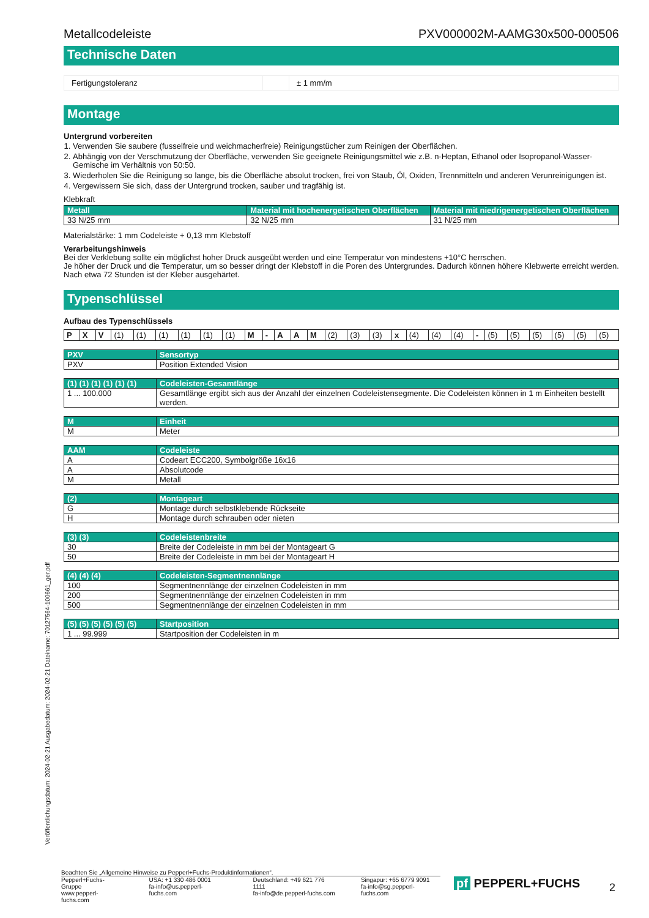Veröffentlichungsdatum: 2024-02-21 Ausgabedatum: 2024-02-21 Dateiname: 70127564-100661_ger.pdf
Metallcodeleiste PXV000002M-AAMG30x500-000506
Technische Daten
| Fertigungstoleranz | | ± 1 mm/m |
Montage
Untergrund vorbereiten
1. Verwenden Sie saubere (fusselfreie und weichmacherfreie) Reinigungstücher zum Reinigen der Oberflächen.
2. Abhängig von der Verschmutzung der Oberfläche, verwenden Sie geeignete Reinigungsmittel wie z.B. n-Heptan, Ethanol oder Isopropanol-Wasser-Gemische im Verhältnis von 50:50.
3. Wiederholen Sie die Reinigung so lange, bis die Oberfläche absolut trocken, frei von Staub, Öl, Oxiden, Trennmitteln und anderen Verunreinigungen ist.
4. Vergewissern Sie sich, dass der Untergrund trocken, sauber und tragfähig ist.
Klebkraft
| Metall | Material mit hochenergetischen Oberflächen | Material mit niedrigenergetischen Oberflächen |
| --- | --- | --- |
| 33 N/25 mm | 32 N/25 mm | 31 N/25 mm |
Materialstärke: 1 mm Codeleiste + 0,13 mm Klebstoff
Verarbeitungshinweis
Bei der Verklebung sollte ein möglichst hoher Druck ausgeübt werden und eine Temperatur von mindestens +10°C herrschen.
Je höher der Druck und die Temperatur, um so besser dringt der Klebstoff in die Poren des Untergrundes. Dadurch können höhere Klebwerte erreicht werden.
Nach etwa 72 Stunden ist der Kleber ausgehärtet.
Typenschlüssel
Aufbau des Typenschlüssels
| P | X | V | (1) | (1) | (1) | (1) | (1) | (1) | M | - | A | A | M | (2) | (3) | (3) | x | (4) | (4) | (4) | - | (5) | (5) | (5) | (5) | (5) | (5) |
| PXV | Sensortyp |
| --- | --- |
| PXV | Position Extended Vision |
| (1) (1) (1) (1) (1) (1) | Codeleisten-Gesamtlänge |
| --- | --- |
| 1 ... 100.000 | Gesamtlänge ergibt sich aus der Anzahl der einzelnen Codeleistensegmente. Die Codeleisten können in 1 m Einheiten bestellt werden. |
| M | Einheit |
| --- | --- |
| M | Meter |
| AAM | Codeleiste |
| --- | --- |
| A | Codeart ECC200, Symbolgröße 16x16 |
| A | Absolutcode |
| M | Metall |
| (2) | Montageart |
| --- | --- |
| G | Montage durch selbstklebende Rückseite |
| H | Montage durch schrauben oder nieten |
| (3) (3) | Codeleistenbreite |
| --- | --- |
| 30 | Breite der Codeleiste in mm bei der Montageart G |
| 50 | Breite der Codeleiste in mm bei der Montageart H |
| (4) (4) (4) | Codeleisten-Segmentnennlänge |
| --- | --- |
| 100 | Segmentnennlänge der einzelnen Codeleisten in mm |
| 200 | Segmentnennlänge der einzelnen Codeleisten in mm |
| 500 | Segmentnennlänge der einzelnen Codeleisten in mm |
| (5) (5) (5) (5) (5) (5) | Startposition |
| --- | --- |
| 1 ... 99.999 | Startposition der Codeleisten in m |
Beachten Sie „Allgemeine Hinweise zu Pepperl+Fuchs-Produktinformationen“.
Pepperl+Fuchs-Gruppe
www.pepperl-fuchs.com
USA: +1 330 486 0001
fa-info@us.pepperl-fuchs.com
Deutschland: +49 621 776 1111
fa-info@de.pepperl-fuchs.com
Singapur: +65 6779 9091
fa-info@sg.pepperl-fuchs.com
pf PEPPERL+FUCHS 2